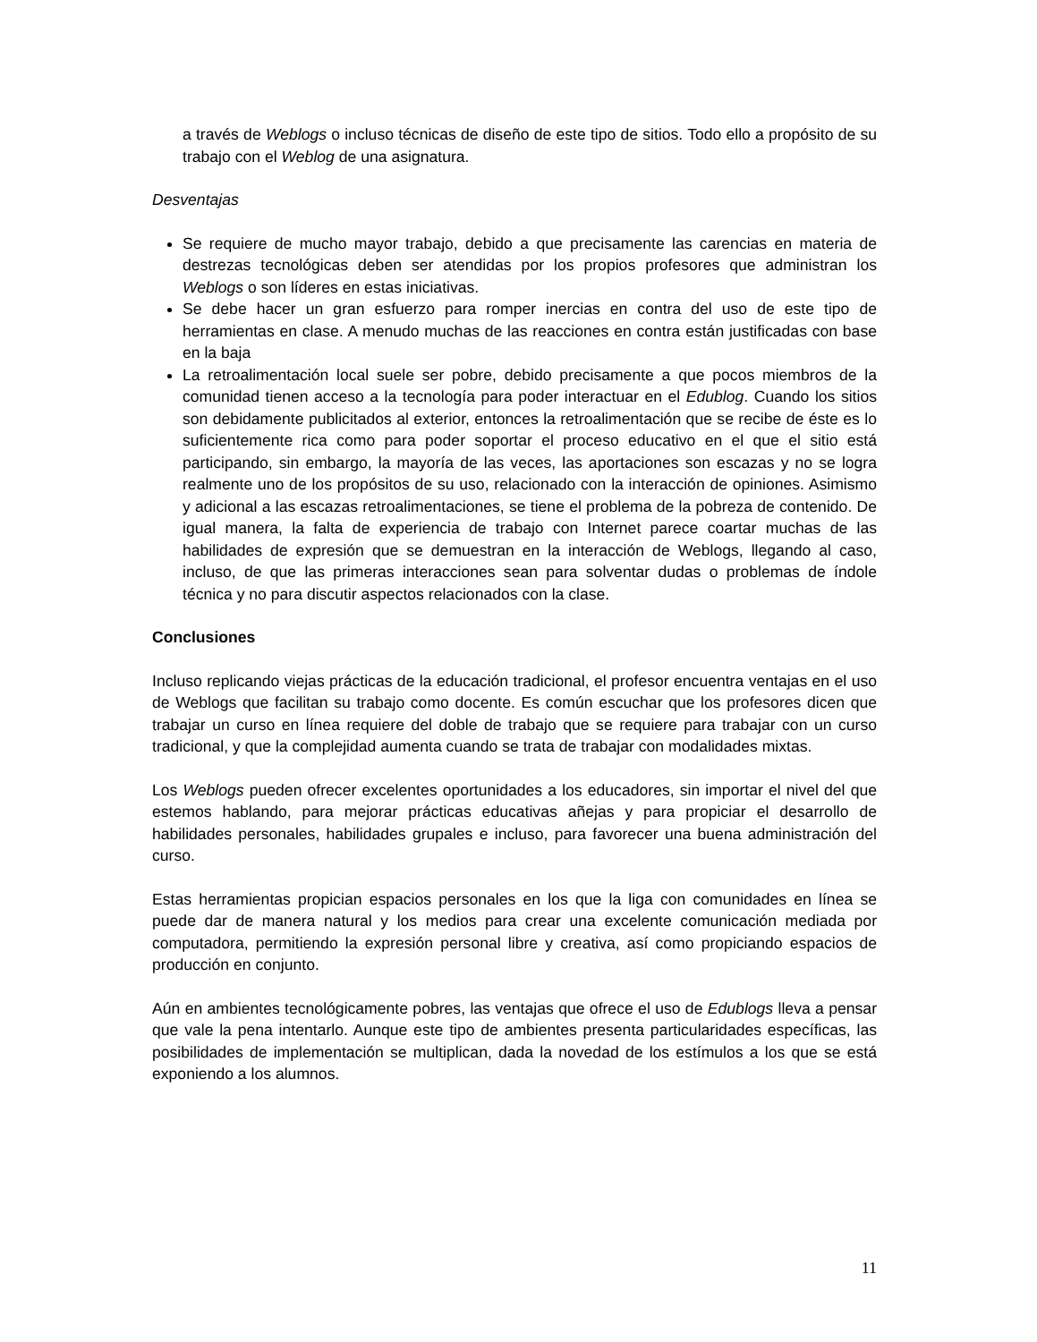a través de Weblogs o incluso técnicas de diseño de este tipo de sitios. Todo ello a propósito de su trabajo con el Weblog de una asignatura.
Desventajas
Se requiere de mucho mayor trabajo, debido a que precisamente las carencias en materia de destrezas tecnológicas deben ser atendidas por los propios profesores que administran los Weblogs o son líderes en estas iniciativas.
Se debe hacer un gran esfuerzo para romper inercias en contra del uso de este tipo de herramientas en clase. A menudo muchas de las reacciones en contra están justificadas con base en la baja
La retroalimentación local suele ser pobre, debido precisamente a que pocos miembros de la comunidad tienen acceso a la tecnología para poder interactuar en el Edublog. Cuando los sitios son debidamente publicitados al exterior, entonces la retroalimentación que se recibe de éste es lo suficientemente rica como para poder soportar el proceso educativo en el que el sitio está participando, sin embargo, la mayoría de las veces, las aportaciones son escazas y no se logra realmente uno de los propósitos de su uso, relacionado con la interacción de opiniones. Asimismo y adicional a las escazas retroalimentaciones, se tiene el problema de la pobreza de contenido. De igual manera, la falta de experiencia de trabajo con Internet parece coartar muchas de las habilidades de expresión que se demuestran en la interacción de Weblogs, llegando al caso, incluso, de que las primeras interacciones sean para solventar dudas o problemas de índole técnica y no para discutir aspectos relacionados con la clase.
Conclusiones
Incluso replicando viejas prácticas de la educación tradicional, el profesor encuentra ventajas en el uso de Weblogs que facilitan su trabajo como docente. Es común escuchar que los profesores dicen que trabajar un curso en línea requiere del doble de trabajo que se requiere para trabajar con un curso tradicional, y que la complejidad aumenta cuando se trata de trabajar con modalidades mixtas.
Los Weblogs pueden ofrecer excelentes oportunidades a los educadores, sin importar el nivel del que estemos hablando, para mejorar prácticas educativas añejas y para propiciar el desarrollo de habilidades personales, habilidades grupales e incluso, para favorecer una buena administración del curso.
Estas herramientas propician espacios personales en los que la liga con comunidades en línea se puede dar de manera natural y los medios para crear una excelente comunicación mediada por computadora, permitiendo la expresión personal libre y creativa, así como propiciando espacios de producción en conjunto.
Aún en ambientes tecnológicamente pobres, las ventajas que ofrece el uso de Edublogs lleva a pensar que vale la pena intentarlo. Aunque este tipo de ambientes presenta particularidades específicas, las posibilidades de implementación se multiplican, dada la novedad de los estímulos a los que se está exponiendo a los alumnos.
11